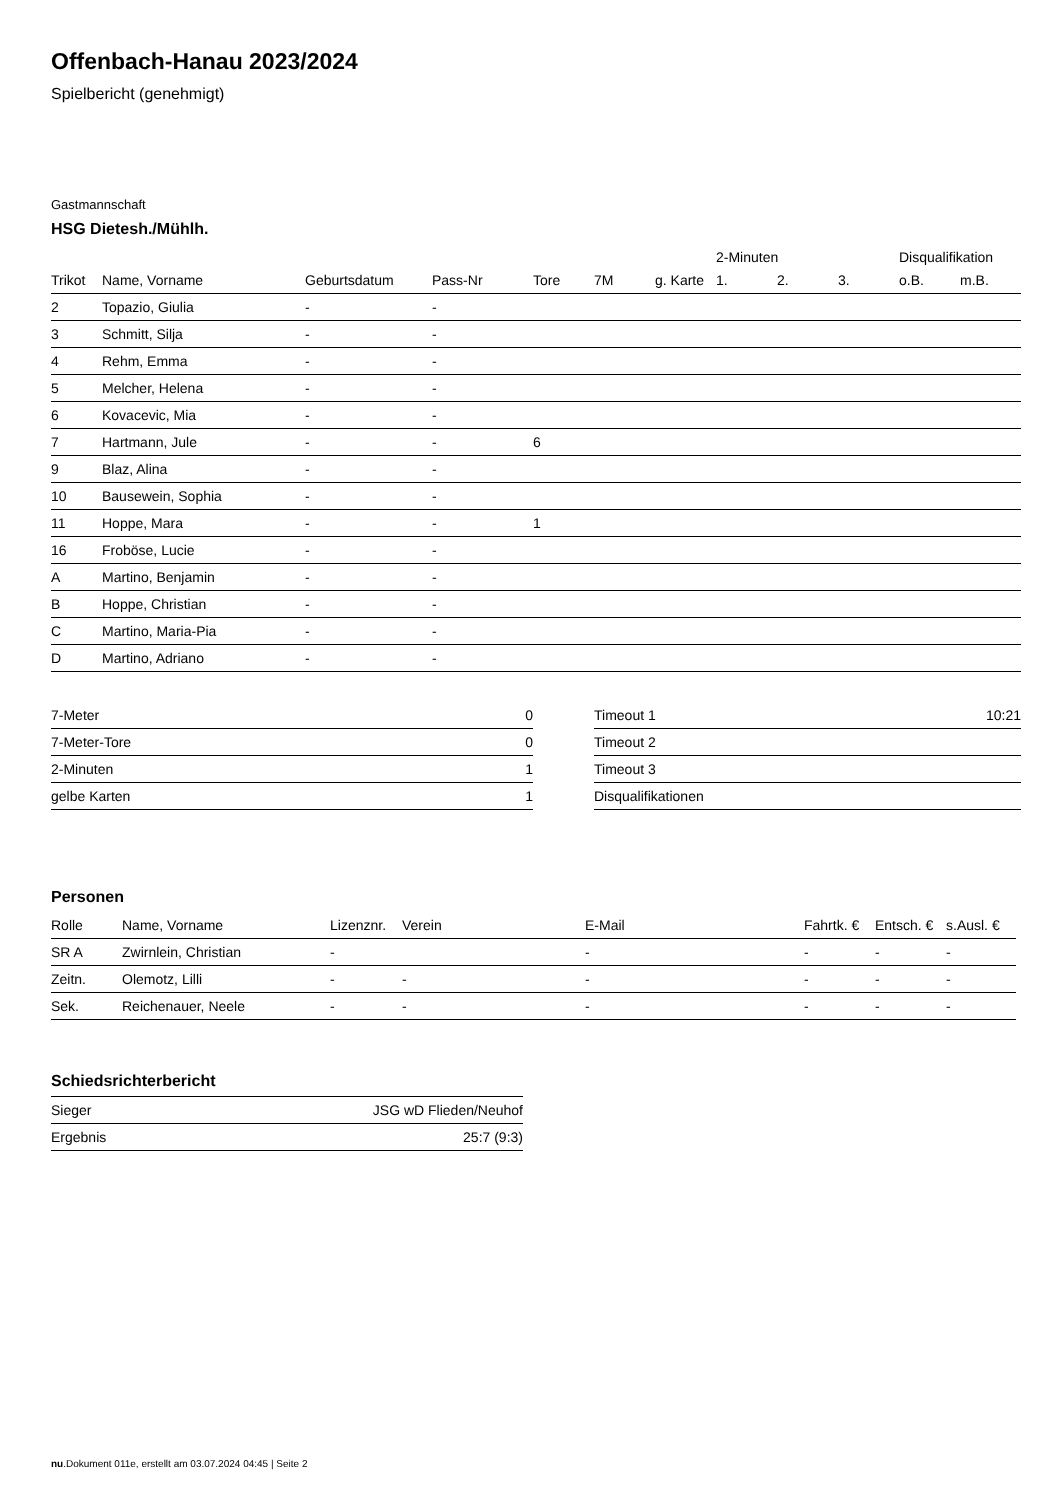Offenbach-Hanau 2023/2024
Spielbericht (genehmigt)
Gastmannschaft
HSG Dietesh./Mühlh.
| | | | | | | | 2-Minuten | | | Disqualifikation | |
| --- | --- | --- | --- | --- | --- | --- | --- | --- | --- | --- | --- |
| Trikot | Name, Vorname | Geburtsdatum | Pass-Nr | Tore | 7M | g. Karte | 1. | 2. | 3. | o.B. | m.B. |
| 2 | Topazio, Giulia | - | - | | | | | | | | |
| 3 | Schmitt, Silja | - | - | | | | | | | | |
| 4 | Rehm, Emma | - | - | | | | | | | | |
| 5 | Melcher, Helena | - | - | | | | | | | | |
| 6 | Kovacevic, Mia | - | - | | | | | | | | |
| 7 | Hartmann, Jule | - | - | 6 | | | | | | | |
| 9 | Blaz, Alina | - | - | | | | | | | | |
| 10 | Bausewein, Sophia | - | - | | | | | | | | |
| 11 | Hoppe, Mara | - | - | 1 | | | | | | | |
| 16 | Froböse, Lucie | - | - | | | | | | | | |
| A | Martino, Benjamin | - | - | | | | | | | | |
| B | Hoppe, Christian | - | - | | | | | | | | |
| C | Martino, Maria-Pia | - | - | | | | | | | | |
| D | Martino, Adriano | - | - | | | | | | | | |
| 7-Meter | 0 |
| 7-Meter-Tore | 0 |
| 2-Minuten | 1 |
| gelbe Karten | 1 |
| Timeout 1 | 10:21 |
| Timeout 2 | |
| Timeout 3 | |
| Disqualifikationen | |
Personen
| Rolle | Name, Vorname | Lizenznr. | Verein | E-Mail | Fahrtk. € | Entsch. € | s.Ausl. € |
| --- | --- | --- | --- | --- | --- | --- | --- |
| SR A | Zwirnlein, Christian | - | | - | - | - | - |
| Zeitn. | Olemotz, Lilli | - | - | - | - | - | - |
| Sek. | Reichenauer, Neele | - | - | - | - | - | - |
Schiedsrichterbericht
| Sieger | JSG wD Flieden/Neuhof |
| Ergebnis | 25:7 (9:3) |
nu.Dokument 011e, erstellt am 03.07.2024 04:45 | Seite 2